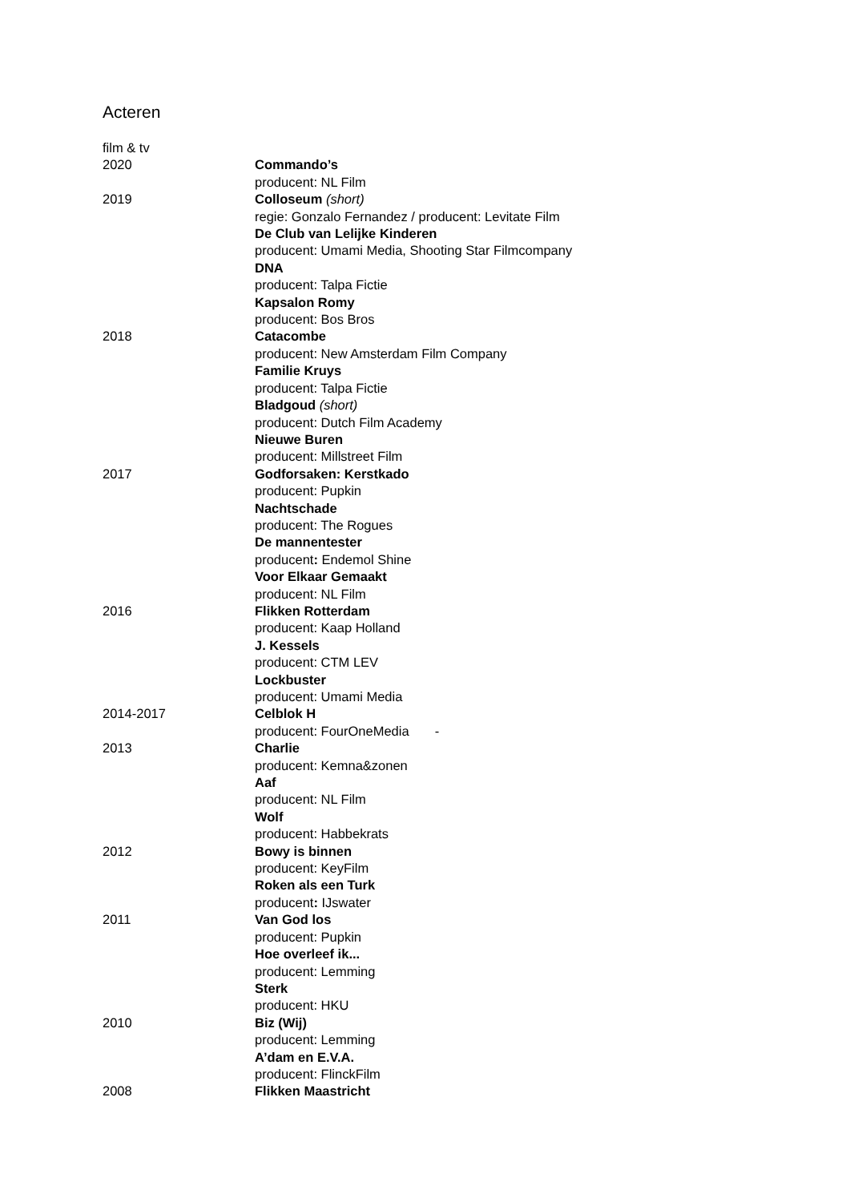Acteren
film & tv
2020 Commando’s
producent: NL Film
2019 Colloseum (short)
regie: Gonzalo Fernandez / producent: Levitate Film
De Club van Lelijke Kinderen
producent: Umami Media, Shooting Star Filmcompany
DNA
producent: Talpa Fictie
Kapsalon Romy
producent: Bos Bros
2018 Catacombe
producent: New Amsterdam Film Company
Familie Kruys
producent: Talpa Fictie
Bladgoud (short)
producent: Dutch Film Academy
Nieuwe Buren
producent: Millstreet Film
2017 Godforsaken: Kerstkado
producent: Pupkin
Nachtschade
producent: The Rogues
De mannentester
producent: Endemol Shine
Voor Elkaar Gemaakt
producent: NL Film
2016 Flikken Rotterdam
producent: Kaap Holland
J. Kessels
producent: CTM LEV
Lockbuster
producent: Umami Media
2014-2017 Celblok H
producent: FourOneMedia -
2013 Charlie
producent: Kemna&zonen
Aaf
producent: NL Film
Wolf
producent: Habbekrats
2012 Bowy is binnen
producent: KeyFilm
Roken als een Turk
producent: IJswater
2011 Van God los
producent: Pupkin
Hoe overleef ik...
producent: Lemming
Sterk
producent: HKU
2010 Biz (Wij)
producent: Lemming
A’dam en E.V.A.
producent: FlinckFilm
2008 Flikken Maastricht